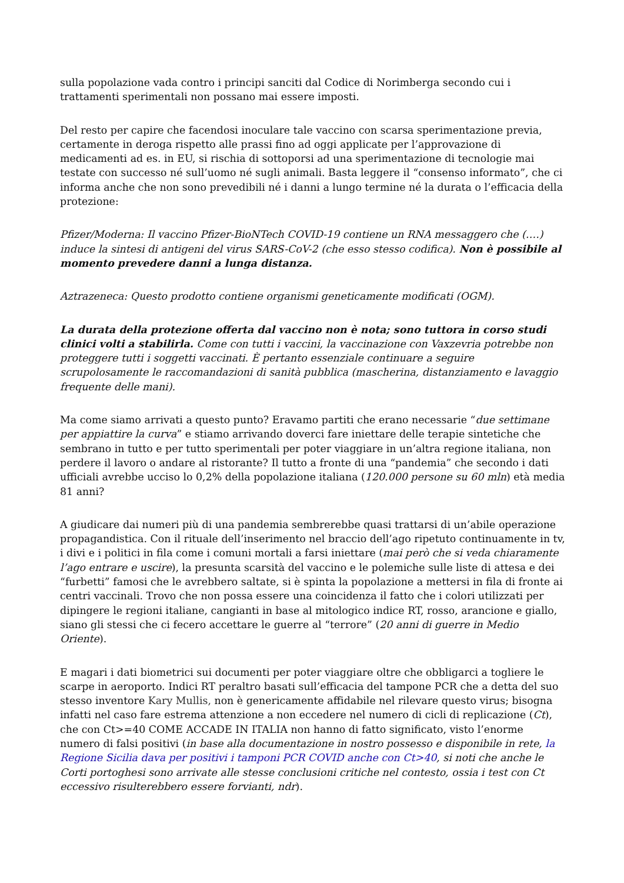sulla popolazione vada contro i principi sanciti dal Codice di Norimberga secondo cui i trattamenti sperimentali non possano mai essere imposti.
Del resto per capire che facendosi inoculare tale vaccino con scarsa sperimentazione previa, certamente in deroga rispetto alle prassi fino ad oggi applicate per l’approvazione di medicamenti ad es. in EU, si rischia di sottoporsi ad una sperimentazione di tecnologie mai testate con successo né sull’uomo né sugli animali. Basta leggere il “consenso informato”, che ci informa anche che non sono prevedibili né i danni a lungo termine né la durata o l’efficacia della protezione:
Pfizer/Moderna: Il vaccino Pfizer-BioNTech COVID-19 contiene un RNA messaggero che (….) induce la sintesi di antigeni del virus SARS-CoV-2 (che esso stesso codifica). Non è possibile al momento prevedere danni a lunga distanza.
Aztrazeneca: Questo prodotto contiene organismi geneticamente modificati (OGM).
La durata della protezione offerta dal vaccino non è nota; sono tuttora in corso studi clinici volti a stabilirla. Come con tutti i vaccini, la vaccinazione con Vaxzevria potrebbe non proteggere tutti i soggetti vaccinati. È pertanto essenziale continuare a seguire scrupolosamente le raccomandazioni di sanità pubblica (mascherina, distanziamento e lavaggio frequente delle mani).
Ma come siamo arrivati a questo punto? Eravamo partiti che erano necessarie “due settimane per appiattire la curva” e stiamo arrivando doverci fare iniettare delle terapie sintetiche che sembrano in tutto e per tutto sperimentali per poter viaggiare in un’altra regione italiana, non perdere il lavoro o andare al ristorante? Il tutto a fronte di una “pandemia” che secondo i dati ufficiali avrebbe ucciso lo 0,2% della popolazione italiana (120.000 persone su 60 mln) età media 81 anni?
A giudicare dai numeri più di una pandemia sembrerebbe quasi trattarsi di un’abile operazione propagandistica. Con il rituale dell’inserimento nel braccio dell’ago ripetuto continuamente in tv, i divi e i politici in fila come i comuni mortali a farsi iniettare (mai però che si veda chiaramente l’ago entrare e uscire), la presunta scarsità del vaccino e le polemiche sulle liste di attesa e dei “furbetti” famosi che le avrebbero saltate, si è spinta la popolazione a mettersi in fila di fronte ai centri vaccinali. Trovo che non possa essere una coincidenza il fatto che i colori utilizzati per dipingere le regioni italiane, cangianti in base al mitologico indice RT, rosso, arancione e giallo, siano gli stessi che ci fecero accettare le guerre al “terrore” (20 anni di guerre in Medio Oriente).
E magari i dati biometrici sui documenti per poter viaggiare oltre che obbligarci a togliere le scarpe in aeroporto. Indici RT peraltro basati sull’efficacia del tampone PCR che a detta del suo stesso inventore Kary Mullis, non è genericamente affidabile nel rilevare questo virus; bisogna infatti nel caso fare estrema attenzione a non eccedere nel numero di cicli di replicazione (Ct), che con Ct>=40 COME ACCADE IN ITALIA non hanno di fatto significato, visto l’enorme numero di falsi positivi (in base alla documentazione in nostro possesso e disponibile in rete, la Regione Sicilia dava per positivi i tamponi PCR COVID anche con Ct>40, si noti che anche le Corti portoghesi sono arrivate alle stesse conclusioni critiche nel contesto, ossia i test con Ct eccessivo risulterebbero essere forvianti, ndr).